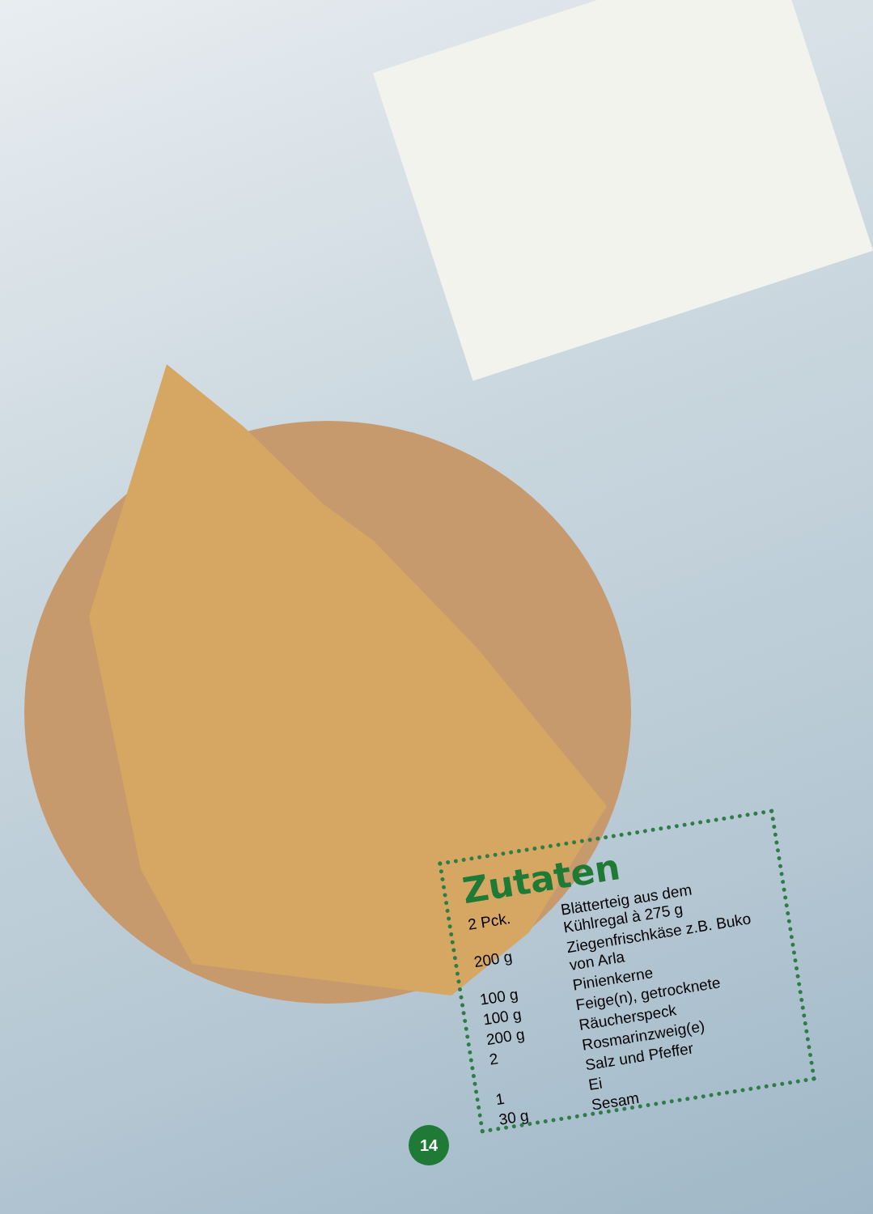Zutaten
| 2 Pck. | Blätterteig aus dem Kühlregal à 275 g |
| 200 g | Ziegenfrischkäse z.B. Buko von Arla |
| 100 g | Pinienkerne |
| 100 g | Feige(n), getrocknete |
| 200 g | Räucherspeck |
| 2 | Rosmarinzweig(e) |
| | Salz und Pfeffer |
| 1 | Ei |
| 30 g | Sesam |
14